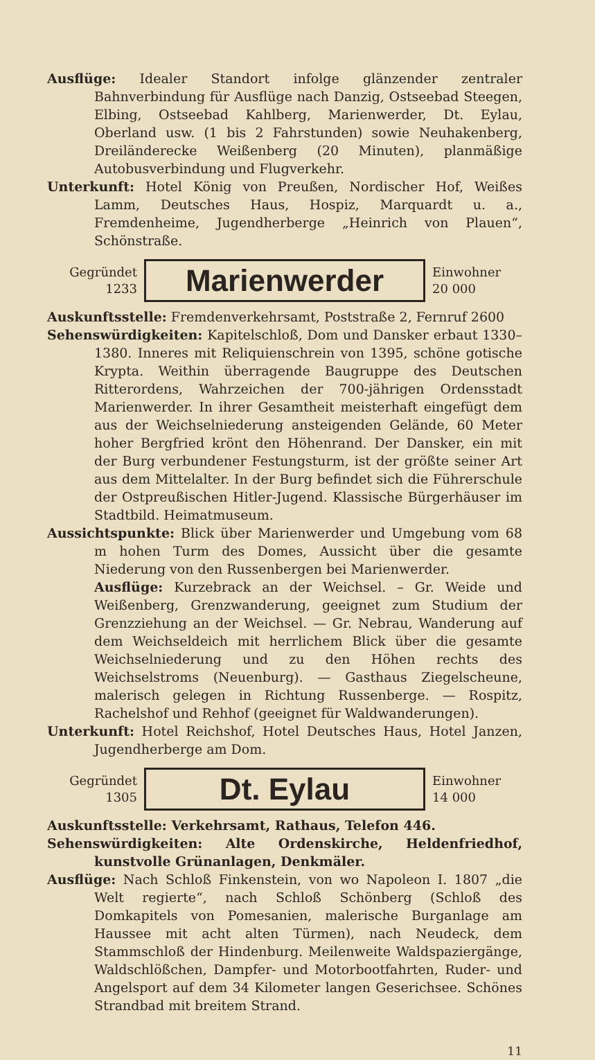Ausflüge: Idealer Standort infolge glänzender zentraler Bahnverbindung für Ausflüge nach Danzig, Ostseebad Steegen, Elbing, Ostseebad Kahlberg, Marienwerder, Dt. Eylau, Oberland usw. (1 bis 2 Fahrstunden) sowie Neuhakenberg, Dreiländerecke Weißenberg (20 Minuten), planmäßige Autobusverbindung und Flugverkehr.
Unterkunft: Hotel König von Preußen, Nordischer Hof, Weißes Lamm, Deutsches Haus, Hospiz, Marquardt u. a., Fremdenheime, Jugendherberge „Heinrich von Plauen“, Schönstraße.
Gegründet
1233
Marienwerder
Einwohner
20 000
Auskunftsstelle: Fremdenverkehrsamt, Poststraße 2, Fernruf 2600
Sehenswürdigkeiten: Kapitelschloß, Dom und Dansker erbaut 1330–1380. Inneres mit Reliquienschrein von 1395, schöne gotische Krypta. Weithin überragende Baugruppe des Deutschen Ritterordens, Wahrzeichen der 700-jährigen Ordensstadt Marienwerder. In ihrer Gesamtheit meisterhaft eingefügt dem aus der Weichselniederung ansteigenden Gelände, 60 Meter hoher Bergfried krönt den Höhenrand. Der Dansker, ein mit der Burg verbundener Festungsturm, ist der größte seiner Art aus dem Mittelalter. In der Burg befindet sich die Führerschule der Ostpreußischen Hitler-Jugend. Klassische Bürgerhäuser im Stadtbild. Heimatmuseum.
Aussichtspunkte: Blick über Marienwerder und Umgebung vom 68 m hohen Turm des Domes, Aussicht über die gesamte Niederung von den Russenbergen bei Marienwerder.
Ausflüge: Kurzebrack an der Weichsel. – Gr. Weide und Weißenberg, Grenzwanderung, geeignet zum Studium der Grenzziehung an der Weichsel. — Gr. Nebrau, Wanderung auf dem Weichseldeich mit herrlichem Blick über die gesamte Weichselniederung und zu den Höhen rechts des Weichselstroms (Neuenburg). — Gasthaus Ziegelscheune, malerisch gelegen in Richtung Russenberge. — Rospitz, Rachelshof und Rehhof (geeignet für Waldwanderungen).
Unterkunft: Hotel Reichshof, Hotel Deutsches Haus, Hotel Janzen, Jugendherberge am Dom.
Gegründet
1305
Dt. Eylau
Einwohner
14 000
Auskunftsstelle: Verkehrsamt, Rathaus, Telefon 446.
Sehenswürdigkeiten: Alte Ordenskirche, Heldenfriedhof, kunstvolle Grünanlagen, Denkmäler.
Ausflüge: Nach Schloß Finkenstein, von wo Napoleon I. 1807 „die Welt regierte“, nach Schloß Schönberg (Schloß des Domkapitels von Pomesanien, malerische Burganlage am Haussee mit acht alten Türmen), nach Neudeck, dem Stammschloß der Hindenburg. Meilenweite Waldspaziergänge, Waldschlößchen, Dampfer- und Motorbootfahrten, Ruder- und Angelsport auf dem 34 Kilometer langen Geserichsee. Schönes Strandbad mit breitem Strand.
11